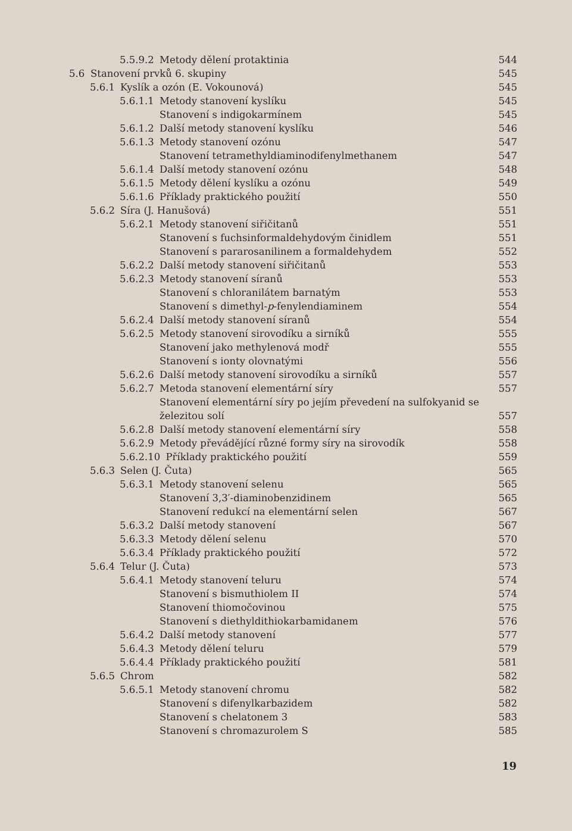5.5.9.2 Metody dělení protaktinia 544
5.6 Stanovení prvků 6. skupiny 545
5.6.1 Kyslík a ozón (E. Vokounová) 545
5.6.1.1 Metody stanovení kyslíku 545
Stanovení s indigokarmínem 545
5.6.1.2 Další metody stanovení kyslíku 546
5.6.1.3 Metody stanovení ozónu 547
Stanovení tetramethyldiaminodifenylmethanem 547
5.6.1.4 Další metody stanovení ozónu 548
5.6.1.5 Metody dělení kyslíku a ozónu 549
5.6.1.6 Příklady praktického použití 550
5.6.2 Síra (J. Hanušová) 551
5.6.2.1 Metody stanovení siřičitanů 551
Stanovení s fuchsinformaldehydovým činidlem 551
Stanovení s pararosanilinem a formaldehydem 552
5.6.2.2 Další metody stanovení siřičitanů 553
5.6.2.3 Metody stanovení síranů 553
Stanovení s chloranilátem barnatým 553
Stanovení s dimethyl-p-fenylendiaminem 554
5.6.2.4 Další metody stanovení síranů 554
5.6.2.5 Metody stanovení sirovodíku a sirníků 555
Stanovení jako methylenová modř 555
Stanovení s ionty olovnatými 556
5.6.2.6 Další metody stanovení sirovodíku a sirníků 557
5.6.2.7 Metoda stanovení elementární síry 557
Stanovení elementární síry po jejím převedení na sulfokyanid se
železitou solí 557
5.6.2.8 Další metody stanovení elementární síry 558
5.6.2.9 Metody převádějící různé formy síry na sirovodík 558
5.6.2.10 Příklady praktického použití 559
5.6.3 Selen (J. Čuta) 565
5.6.3.1 Metody stanovení selenu 565
Stanovení 3,3′-diaminobenzidinem 565
Stanovení redukcí na elementární selen 567
5.6.3.2 Další metody stanovení 567
5.6.3.3 Metody dělení selenu 570
5.6.3.4 Příklady praktického použití 572
5.6.4 Telur (J. Čuta) 573
5.6.4.1 Metody stanovení teluru 574
Stanovení s bismuthiolem II 574
Stanovení thiomočovinou 575
Stanovení s diethyldithiokarbamidanem 576
5.6.4.2 Další metody stanovení 577
5.6.4.3 Metody dělení teluru 579
5.6.4.4 Příklady praktického použití 581
5.6.5 Chrom 582
5.6.5.1 Metody stanovení chromu 582
Stanovení s difenylkarbazidem 582
Stanovení s chelatonem 3 583
Stanovení s chromazurolem S 585
19